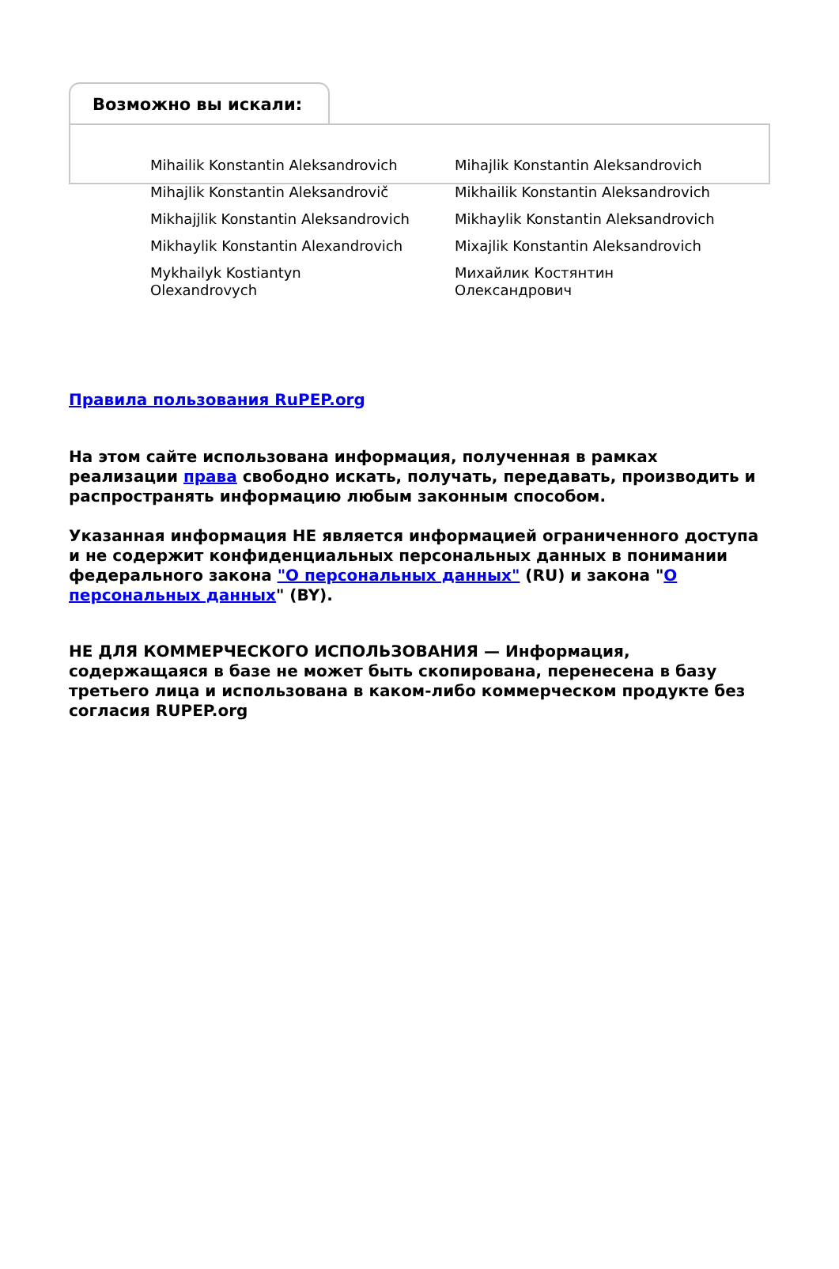Возможно вы искали:
Mihailik Konstantin Aleksandrovich
Mihajlik Konstantin Aleksandrovich
Mihajlik Konstantin Aleksandrovič
Mikhailik Konstantin Aleksandrovich
Mikhajjlik Konstantin Aleksandrovich
Mikhaylik Konstantin Aleksandrovich
Mikhaylik Konstantin Alexandrovich
Mixajlik Konstantin Aleksandrovich
Mykhailyk Kostiantyn
Olexandrovych
Михайлик Костянтин
Олександрович
Правила пользования RuPEP.org
На этом сайте использована информация, полученная в рамках реализации права свободно искать, получать, передавать, производить и распространять информацию любым законным способом.
Указанная информация НЕ является информацией ограниченного доступа и не содержит конфиденциальных персональных данных в понимании федерального закона "О персональных данных" (RU) и закона "О персональных данных" (BY).
НЕ ДЛЯ КОММЕРЧЕСКОГО ИСПОЛЬЗОВАНИЯ — Информация, содержащаяся в базе не может быть скопирована, перенесена в базу третьего лица и использована в каком-либо коммерческом продукте без согласия RUPEP.org